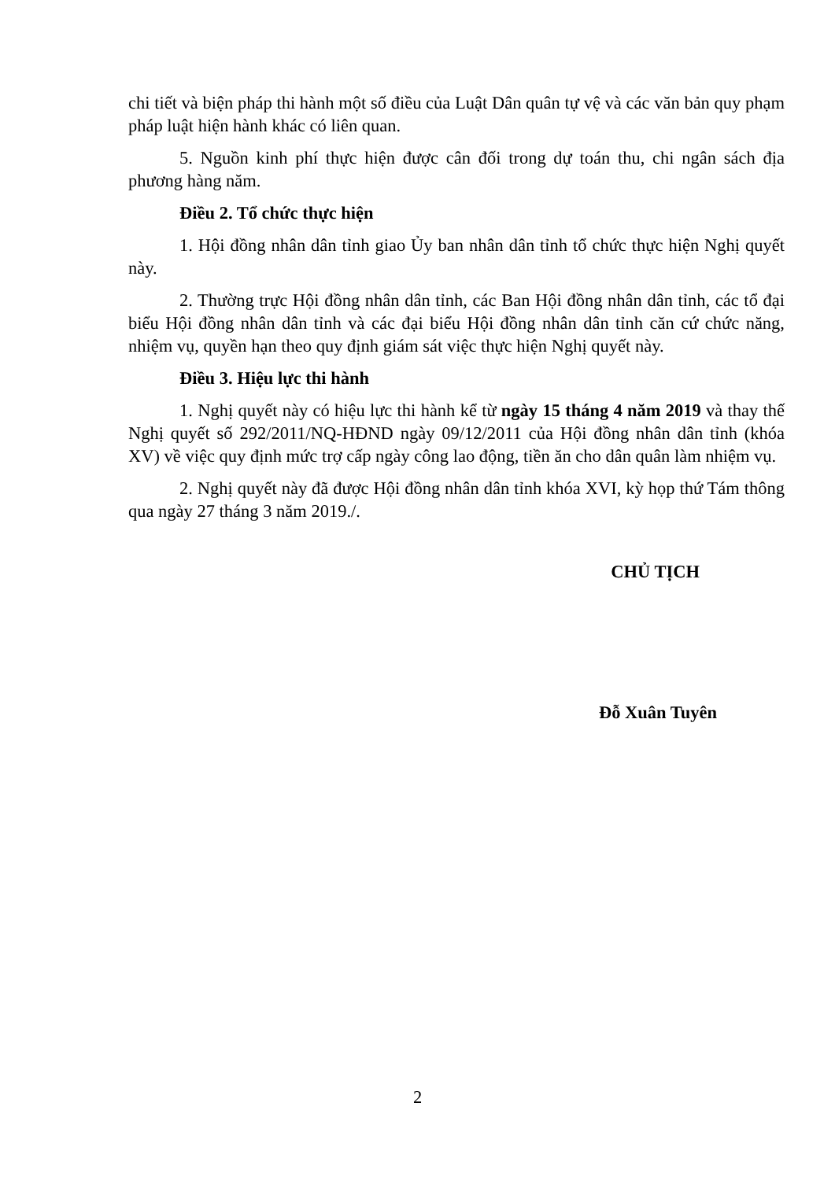chi tiết và biện pháp thi hành một số điều của Luật Dân quân tự vệ và các văn bản quy phạm pháp luật hiện hành khác có liên quan.
5. Nguồn kinh phí thực hiện được cân đối trong dự toán thu, chi ngân sách địa phương hàng năm.
Điều 2. Tổ chức thực hiện
1. Hội đồng nhân dân tỉnh giao Ủy ban nhân dân tỉnh tổ chức thực hiện Nghị quyết này.
2. Thường trực Hội đồng nhân dân tỉnh, các Ban Hội đồng nhân dân tỉnh, các tổ đại biểu Hội đồng nhân dân tỉnh và các đại biểu Hội đồng nhân dân tỉnh căn cứ chức năng, nhiệm vụ, quyền hạn theo quy định giám sát việc thực hiện Nghị quyết này.
Điều 3. Hiệu lực thi hành
1. Nghị quyết này có hiệu lực thi hành kể từ ngày 15 tháng 4 năm 2019 và thay thế Nghị quyết số 292/2011/NQ-HĐND ngày 09/12/2011 của Hội đồng nhân dân tỉnh (khóa XV) về việc quy định mức trợ cấp ngày công lao động, tiền ăn cho dân quân làm nhiệm vụ.
2. Nghị quyết này đã được Hội đồng nhân dân tỉnh khóa XVI, kỳ họp thứ Tám thông qua ngày 27 tháng 3 năm 2019./.
CHỦ TỊCH
Đỗ Xuân Tuyên
2